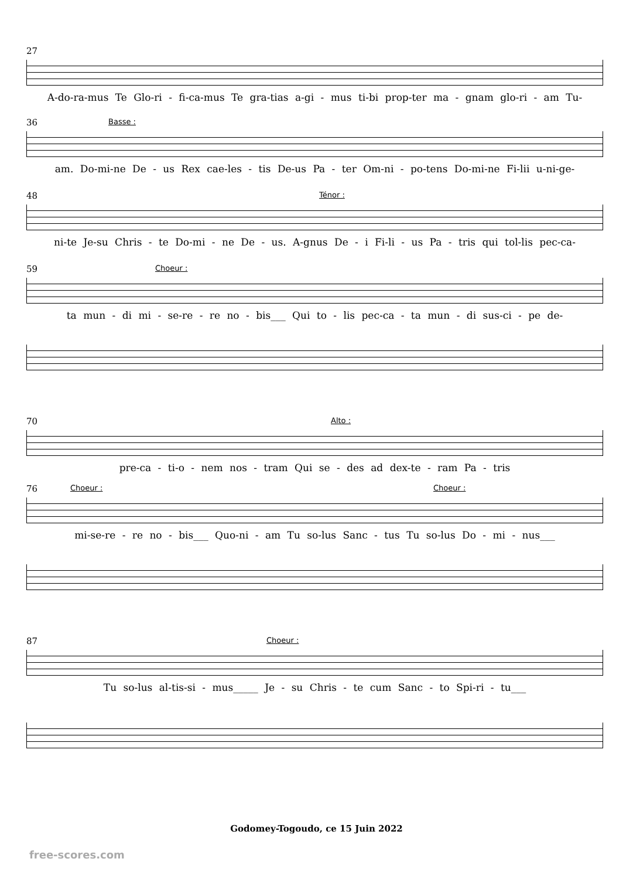27
A-do-ra-mus Te Glo-ri - fi-ca-mus Te gra-tias a-gi - mus ti-bi prop-ter ma - gnam glo-ri - am Tu-
36
Basse :
am. Do-mi-ne De - us Rex cae-les - tis De-us Pa - ter Om-ni - po-tens Do-mi-ne Fi-lii u-ni-ge-
48
Ténor :
ni-te Je-su Chris - te Do-mi - ne De - us. A-gnus De - i Fi-li - us Pa - tris qui tol-lis pec-ca-
59
Choeur :
ta mun - di mi - se-re - re no - bis___ Qui to - lis pec-ca - ta mun - di sus-ci - pe de-
70
Alto :
pre-ca - ti-o - nem nos - tram Qui se - des ad dex-te - ram Pa - tris
76
Choeur : Choeur :
mi-se-re - re no - bis___ Quo-ni - am Tu so-lus Sanc - tus Tu so-lus Do - mi - nus___
87
Choeur :
Tu so-lus al-tis-si - mus_____ Je - su Chris - te cum Sanc - to Spi-ri - tu___
Godomey-Togoudo, ce 15 Juin 2022
free-scores.com